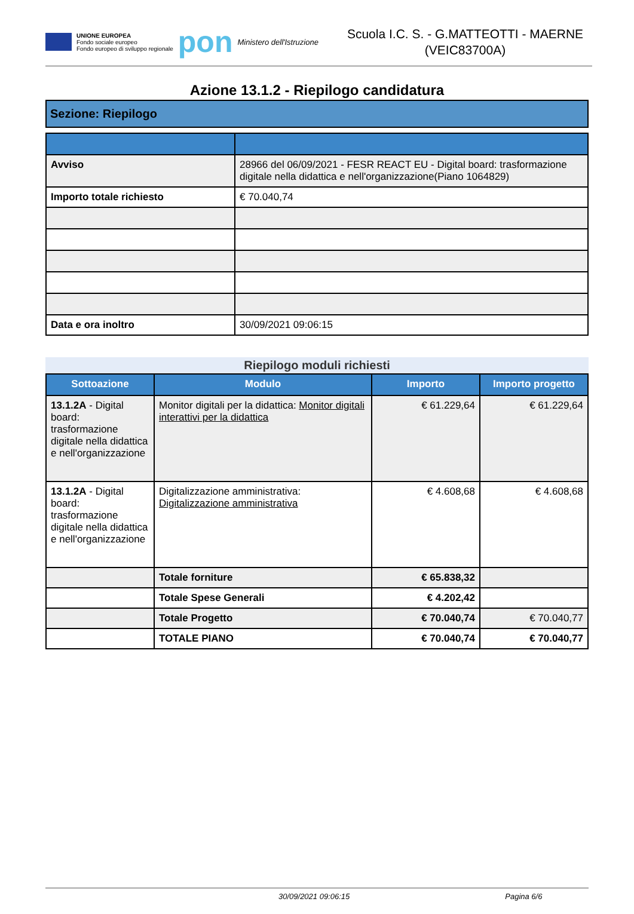UNIONE EUROPEA
Fondo sociale europeo
Fondo europeo di sviluppo regionale
pon
Ministero dell'Istruzione
Scuola I.C. S. - G.MATTEOTTI - MAERNE
(VEIC83700A)
Azione 13.1.2 - Riepilogo candidatura
Sezione: Riepilogo
| Avviso | 28966 del 06/09/2021 - FESR REACT EU - Digital board: trasformazione digitale nella didattica e nell'organizzazione(Piano 1064829) |
| Importo totale richiesto | € 70.040,74 |
| Data e ora inoltro | 30/09/2021 09:06:15 |
Riepilogo moduli richiesti
| Sottoazione | Modulo | Importo | Importo progetto |
| --- | --- | --- | --- |
| 13.1.2A - Digital board: trasformazione digitale nella didattica e nell'organizzazione | Monitor digitali per la didattica: Monitor digitali interattivi per la didattica | € 61.229,64 | € 61.229,64 |
| 13.1.2A - Digital board: trasformazione digitale nella didattica e nell'organizzazione | Digitalizzazione amministrativa: Digitalizzazione amministrativa | € 4.608,68 | € 4.608,68 |
| | Totale forniture | € 65.838,32 | |
| | Totale Spese Generali | € 4.202,42 | |
| | Totale Progetto | € 70.040,74 | € 70.040,77 |
| | TOTALE PIANO | € 70.040,74 | € 70.040,77 |
30/09/2021 09:06:15 Pagina 6/6